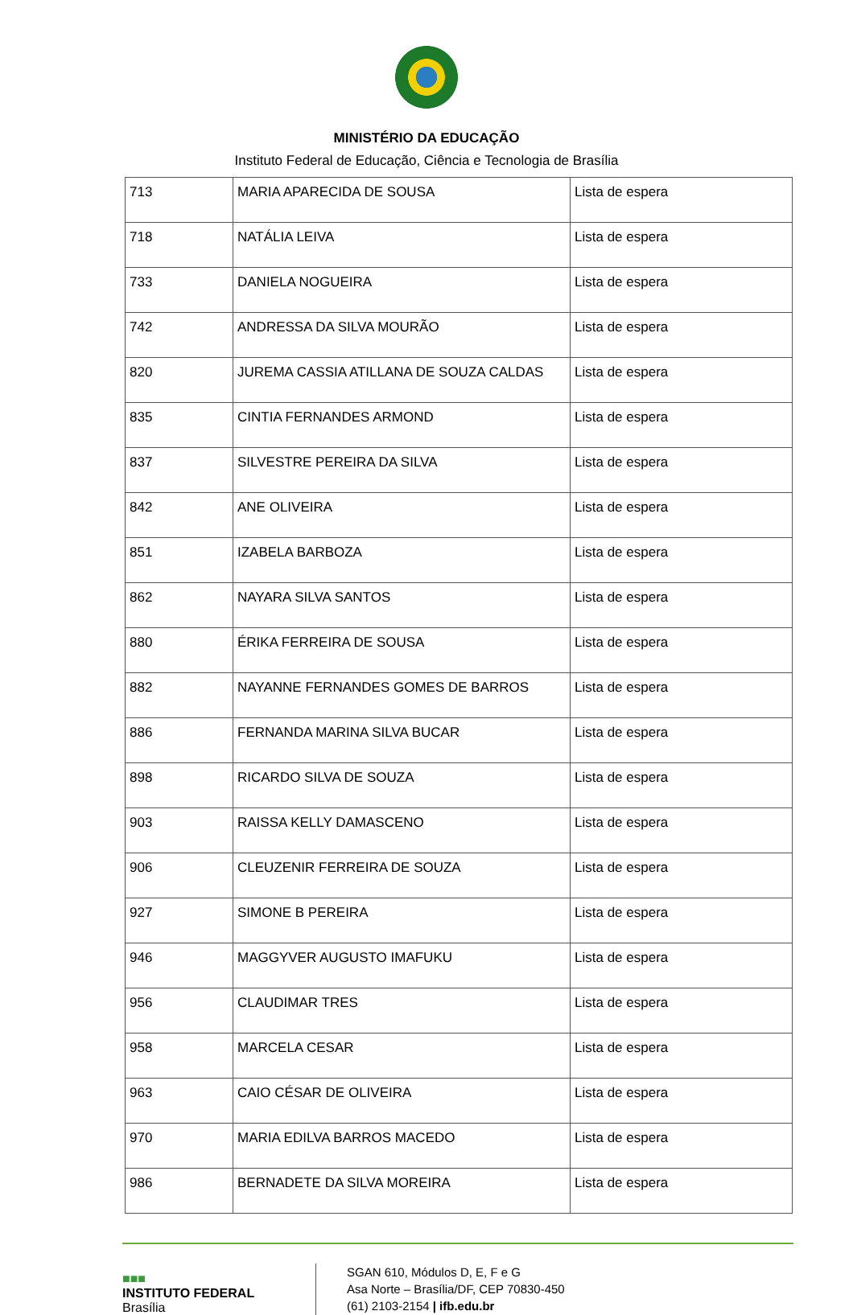MINISTÉRIO DA EDUCAÇÃO
Instituto Federal de Educação, Ciência e Tecnologia de Brasília
| 713 | MARIA APARECIDA DE SOUSA | Lista de espera |
| 718 | NATÁLIA LEIVA | Lista de espera |
| 733 | DANIELA NOGUEIRA | Lista de espera |
| 742 | ANDRESSA DA SILVA MOURÃO | Lista de espera |
| 820 | JUREMA CASSIA ATILLANA DE SOUZA CALDAS | Lista de espera |
| 835 | CINTIA FERNANDES ARMOND | Lista de espera |
| 837 | SILVESTRE PEREIRA DA SILVA | Lista de espera |
| 842 | ANE OLIVEIRA | Lista de espera |
| 851 | IZABELA BARBOZA | Lista de espera |
| 862 | NAYARA SILVA SANTOS | Lista de espera |
| 880 | ÉRIKA FERREIRA DE SOUSA | Lista de espera |
| 882 | NAYANNE FERNANDES GOMES DE BARROS | Lista de espera |
| 886 | FERNANDA MARINA SILVA BUCAR | Lista de espera |
| 898 | RICARDO SILVA DE SOUZA | Lista de espera |
| 903 | RAISSA KELLY DAMASCENO | Lista de espera |
| 906 | CLEUZENIR FERREIRA DE SOUZA | Lista de espera |
| 927 | SIMONE B PEREIRA | Lista de espera |
| 946 | MAGGYVER AUGUSTO IMAFUKU | Lista de espera |
| 956 | CLAUDIMAR TRES | Lista de espera |
| 958 | MARCELA CESAR | Lista de espera |
| 963 | CAIO CÉSAR DE OLIVEIRA | Lista de espera |
| 970 | MARIA EDILVA BARROS MACEDO | Lista de espera |
| 986 | BERNADETE DA SILVA MOREIRA | Lista de espera |
■■■
INSTITUTO FEDERAL
Brasília
SGAN 610, Módulos D, E, F e G
Asa Norte – Brasília/DF, CEP 70830-450
(61) 2103-2154 | ifb.edu.br